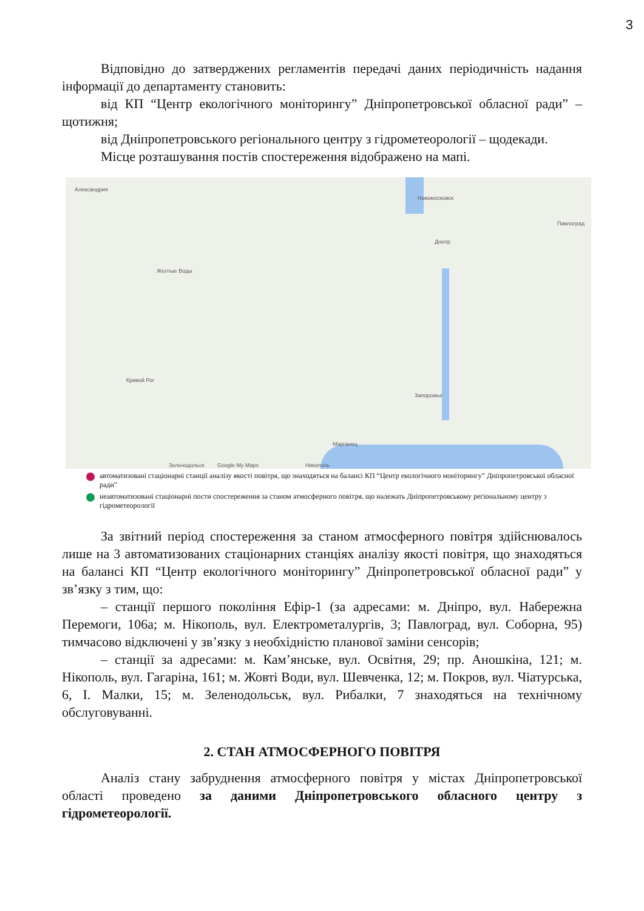3
Відповідно до затверджених регламентів передачі даних періодичність надання інформації до департаменту становить:
від КП “Центр екологічного моніторингу” Дніпропетровської обласної ради” – щотижня;
від Дніпропетровського регіонального центру з гідрометеорології – щодекади.
Місце розташування постів спостереження відображено на мапі.
Александрия
Новомосковск
Желтые Воды
Днепр
Павлоград
Кривой Рог
Запорожье
Марганец
Никополь Зеленодольск Google My Maps
автоматизовані стаціонарні станції аналізу якості повітря, що знаходяться на балансі КП “Центр екологічного моніторингу” Дніпропетровської обласної ради”
неавтоматизовані стаціонарні пости спостереження за станом атмосферного повітря, що належать Дніпропетровському регіональному центру з гідрометеорології
За звітний період спостереження за станом атмосферного повітря здійснювалось лише на 3 автоматизованих стаціонарних станціях аналізу якості повітря, що знаходяться на балансі КП “Центр екологічного моніторингу” Дніпропетровської обласної ради” у зв’язку з тим, що:
– станції першого покоління Ефір-1 (за адресами: м. Дніпро, вул. Набережна Перемоги, 106а; м. Нікополь, вул. Електрометалургів, 3; Павлоград, вул. Соборна, 95) тимчасово відключені у зв’язку з необхідністю планової заміни сенсорів;
– станції за адресами: м. Кам’янське, вул. Освітня, 29; пр. Аношкіна, 121; м. Нікополь, вул. Гагаріна, 161; м. Жовті Води, вул. Шевченка, 12; м. Покров, вул. Чіатурська, 6, І. Малки, 15; м. Зеленодольськ, вул. Рибалки, 7 знаходяться на технічному обслуговуванні.
2. СТАН АТМОСФЕРНОГО ПОВІТРЯ
Аналіз стану забруднення атмосферного повітря у містах Дніпропетровської області проведено за даними Дніпропетровського обласного центру з гідрометеорології.